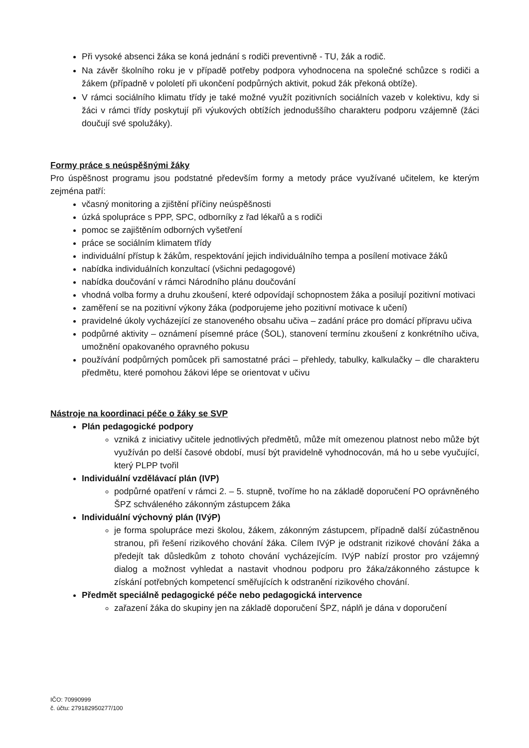Při vysoké absenci žáka se koná jednání s rodiči preventivně - TU, žák a rodič.
Na závěr školního roku je v případě potřeby podpora vyhodnocena na společné schůzce s rodiči a žákem (případně v pololetí při ukončení podpůrných aktivit, pokud žák překoná obtíže).
V rámci sociálního klimatu třídy je také možné využít pozitivních sociálních vazeb v kolektivu, kdy si žáci v rámci třídy poskytují při výukových obtížích jednoduššího charakteru podporu vzájemně (žáci doučují své spolužáky).
Formy práce s neúspěšnými žáky
Pro úspěšnost programu jsou podstatné především formy a metody práce využívané učitelem, ke kterým zejména patří:
včasný monitoring a zjištění příčiny neúspěšnosti
úzká spolupráce s PPP, SPC, odborníky z řad lékařů a s rodiči
pomoc se zajištěním odborných vyšetření
práce se sociálním klimatem třídy
individuální přístup k žákům, respektování jejich individuálního tempa a posílení motivace žáků
nabídka individuálních konzultací (všichni pedagogové)
nabídka doučování v rámci Národního plánu doučování
vhodná volba formy a druhu zkoušení, které odpovídají schopnostem žáka a posilují pozitivní motivaci
zaměření se na pozitivní výkony žáka (podporujeme jeho pozitivní motivace k učení)
pravidelné úkoly vycházející ze stanoveného obsahu učiva – zadání práce pro domácí přípravu učiva
podpůrné aktivity – oznámení písemné práce (ŠOL), stanovení termínu zkoušení z konkrétního učiva, umožnění opakovaného opravného pokusu
používání podpůrných pomůcek při samostatné práci – přehledy, tabulky, kalkulačky – dle charakteru předmětu, které pomohou žákovi lépe se orientovat v učivu
Nástroje na koordinaci péče o žáky se SVP
Plán pedagogické podpory
vzniká z iniciativy učitele jednotlivých předmětů, může mít omezenou platnost nebo může být využíván po delší časové období, musí být pravidelně vyhodnocován, má ho u sebe vyučující, který PLPP tvořil
Individuální vzdělávací plán (IVP)
podpůrné opatření v rámci 2. – 5. stupně, tvoříme ho na základě doporučení PO oprávněného ŠPZ schváleného zákonným zástupcem žáka
Individuální výchovný plán (IVýP)
je forma spolupráce mezi školou, žákem, zákonným zástupcem, případně další zúčastněnou stranou, při řešení rizikového chování žáka. Cílem IVýP je odstranit rizikové chování žáka a předejít tak důsledkům z tohoto chování vycházejícím. IVýP nabízí prostor pro vzájemný dialog a možnost vyhledat a nastavit vhodnou podporu pro žáka/zákonného zástupce k získání potřebných kompetencí směřujících k odstranění rizikového chování.
Předmět speciálně pedagogické péče nebo pedagogická intervence
zařazení žáka do skupiny jen na základě doporučení ŠPZ, náplň je dána v doporučení
IČO: 70990999
č. účtu: 279182950277/100